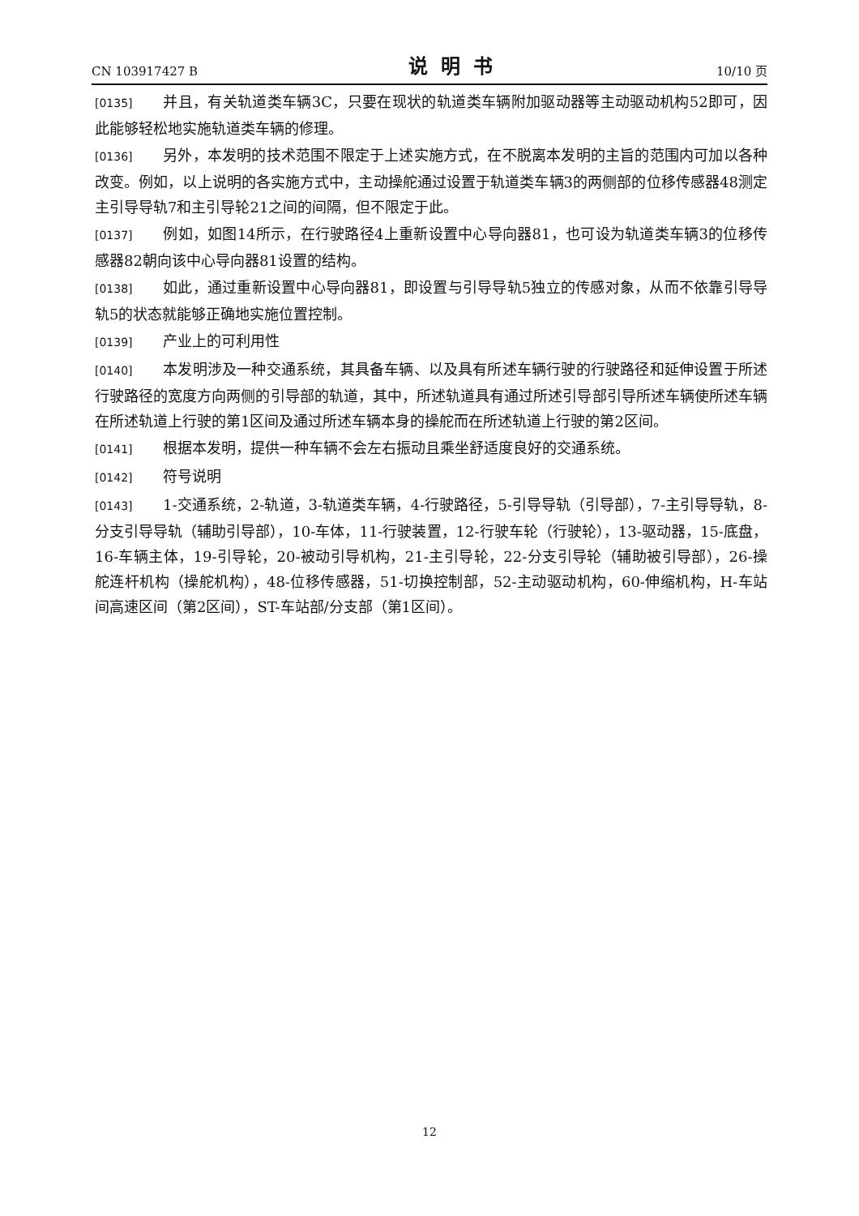CN 103917427 B 说明书 10/10 页
[0135] 并且，有关轨道类车辆3C，只要在现状的轨道类车辆附加驱动器等主动驱动机构52即可，因此能够轻松地实施轨道类车辆的修理。
[0136] 另外，本发明的技术范围不限定于上述实施方式，在不脱离本发明的主旨的范围内可加以各种改变。例如，以上说明的各实施方式中，主动操舵通过设置于轨道类车辆3的两侧部的位移传感器48测定主引导导轨7和主引导轮21之间的间隔，但不限定于此。
[0137] 例如，如图14所示，在行驶路径4上重新设置中心导向器81，也可设为轨道类车辆3的位移传感器82朝向该中心导向器81设置的结构。
[0138] 如此，通过重新设置中心导向器81，即设置与引导导轨5独立的传感对象，从而不依靠引导导轨5的状态就能够正确地实施位置控制。
[0139] 产业上的可利用性
[0140] 本发明涉及一种交通系统，其具备车辆、以及具有所述车辆行驶的行驶路径和延伸设置于所述行驶路径的宽度方向两侧的引导部的轨道，其中，所述轨道具有通过所述引导部引导所述车辆使所述车辆在所述轨道上行驶的第1区间及通过所述车辆本身的操舵而在所述轨道上行驶的第2区间。
[0141] 根据本发明，提供一种车辆不会左右振动且乘坐舒适度良好的交通系统。
[0142] 符号说明
[0143] 1-交通系统，2-轨道，3-轨道类车辆，4-行驶路径，5-引导导轨（引导部），7-主引导导轨，8-分支引导导轨（辅助引导部），10-车体，11-行驶装置，12-行驶车轮（行驶轮），13-驱动器，15-底盘，16-车辆主体，19-引导轮，20-被动引导机构，21-主引导轮，22-分支引导轮（辅助被引导部），26-操舵连杆机构（操舵机构），48-位移传感器，51-切换控制部，52-主动驱动机构，60-伸缩机构，H-车站间高速区间（第2区间），ST-车站部/分支部（第1区间）。
12